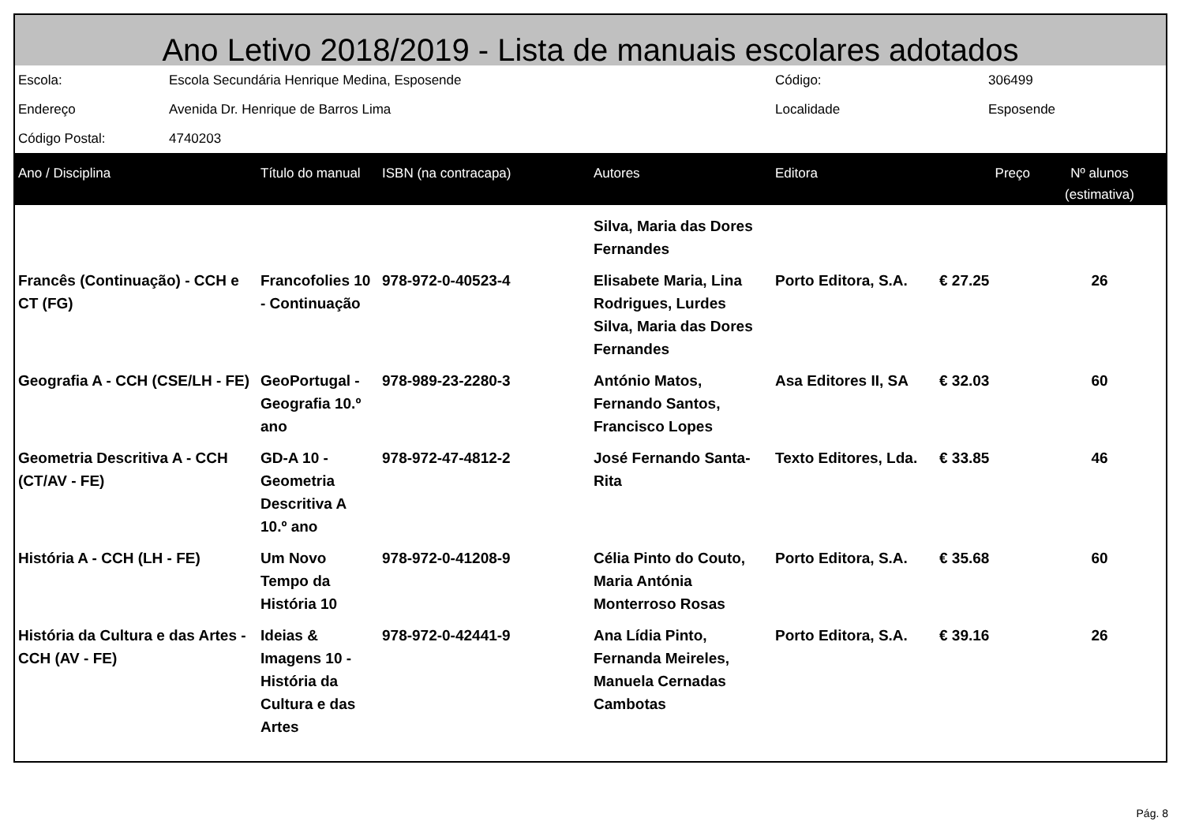Ano Letivo 2018/2019 - Lista de manuais escolares adotados
| Escola: | Escola Secundária Henrique Medina, Esposende | Código: | 306499 |
| Endereço | Avenida Dr. Henrique de Barros Lima | Localidade | Esposende |
| Código Postal: | 4740203 | | |
| Ano / Disciplina | Título do manual | ISBN (na contracapa) | Autores | Editora | Preço | Nº alunos (estimativa) |
| --- | --- | --- | --- | --- | --- | --- |
| | | | Silva, Maria das Dores Fernandes | | | |
| Francês (Continuação) - CCH e CT (FG) | Francofolies 10 - Continuação | 978-972-0-40523-4 | Elisabete Maria, Lina Rodrigues, Lurdes Silva, Maria das Dores Fernandes | Porto Editora, S.A. | € 27.25 | 26 |
| Geografia A - CCH (CSE/LH - FE) | GeoPortugal - Geografia 10.º ano | 978-989-23-2280-3 | António Matos, Fernando Santos, Francisco Lopes | Asa Editores II, SA | € 32.03 | 60 |
| Geometria Descritiva A - CCH (CT/AV - FE) | GD-A 10 - Geometria Descritiva A 10.º ano | 978-972-47-4812-2 | José Fernando Santa-Rita | Texto Editores, Lda. | € 33.85 | 46 |
| História A - CCH (LH - FE) | Um Novo Tempo da História 10 | 978-972-0-41208-9 | Célia Pinto do Couto, Maria Antónia Monterroso Rosas | Porto Editora, S.A. | € 35.68 | 60 |
| História da Cultura e das Artes - CCH (AV - FE) | Ideias & Imagens 10 - História da Cultura e das Artes | 978-972-0-42441-9 | Ana Lídia Pinto, Fernanda Meireles, Manuela Cernadas Cambotas | Porto Editora, S.A. | € 39.16 | 26 |
Pág. 8